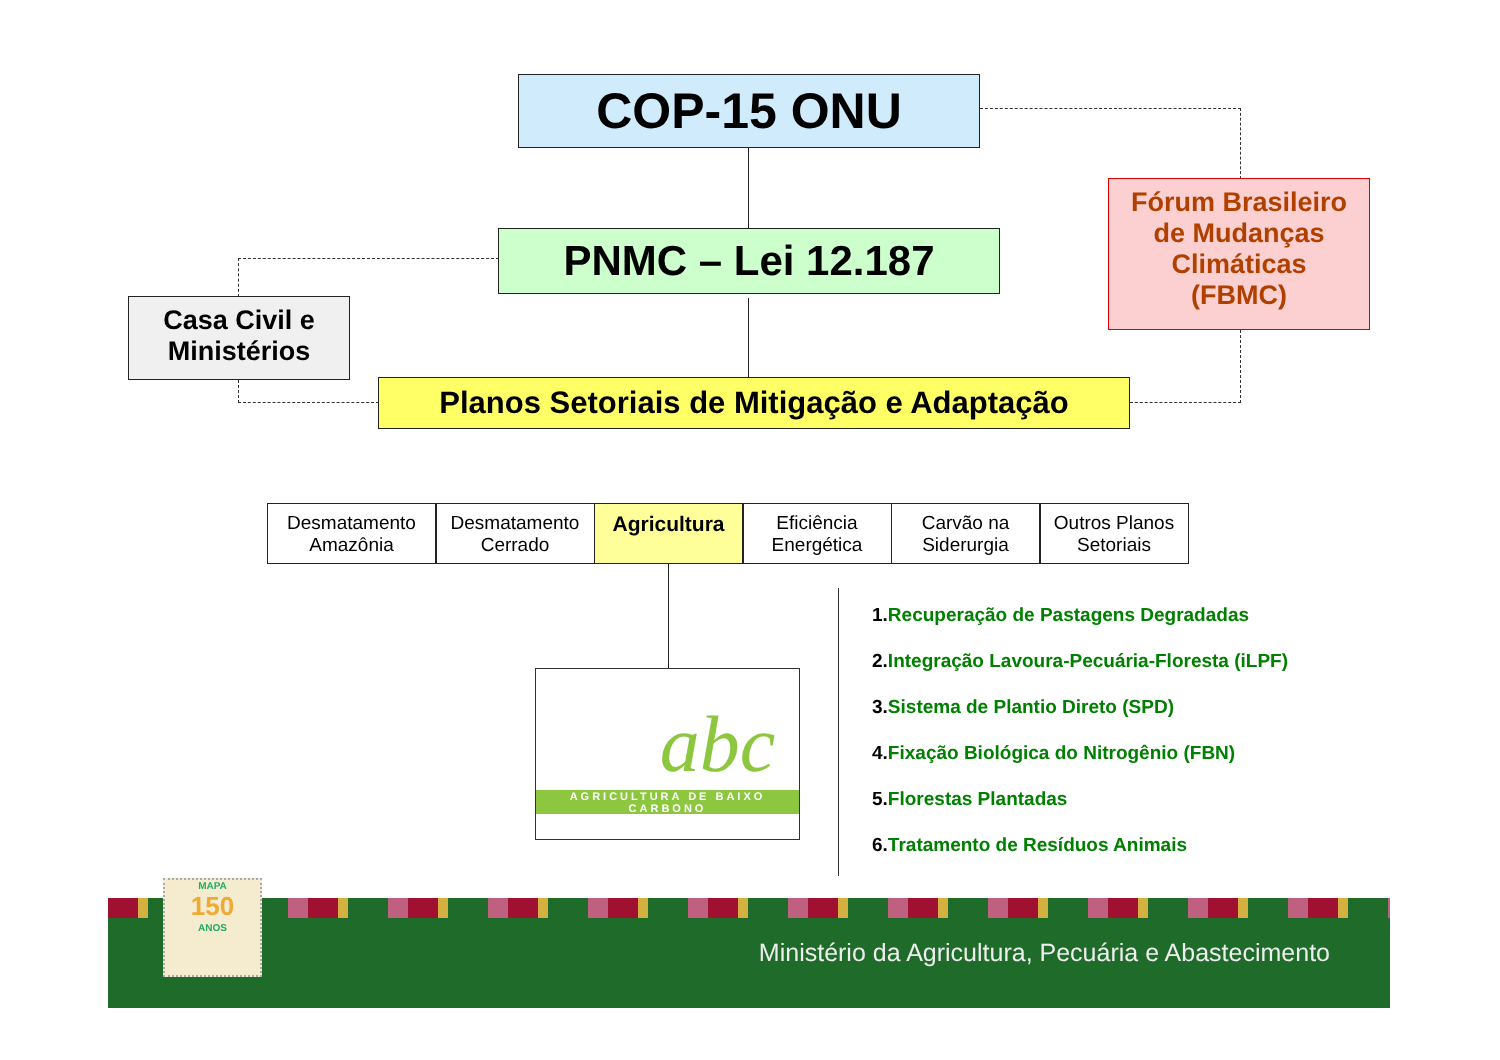COP-15 ONU
PNMC – Lei 12.187
Casa Civil e
Ministérios
Fórum Brasileiro
de Mudanças
Climáticas
(FBMC)
Planos Setoriais de Mitigação e Adaptação
Desmatamento Amazônia
Desmatamento Cerrado
Agricultura Eficiência Energética
Carvão na Siderurgia
Outros Planos Setoriais
abc
AGRICULTURA DE BAIXO CARBONO
1. Recuperação de Pastagens Degradadas
2. Integração Lavoura-Pecuária-Floresta (iLPF)
3. Sistema de Plantio Direto (SPD)
4. Fixação Biológica do Nitrogênio (FBN)
5. Florestas Plantadas
6. Tratamento de Resíduos Animais
Ministério da Agricultura, Pecuária e Abastecimento
MAPA
150
ANOS